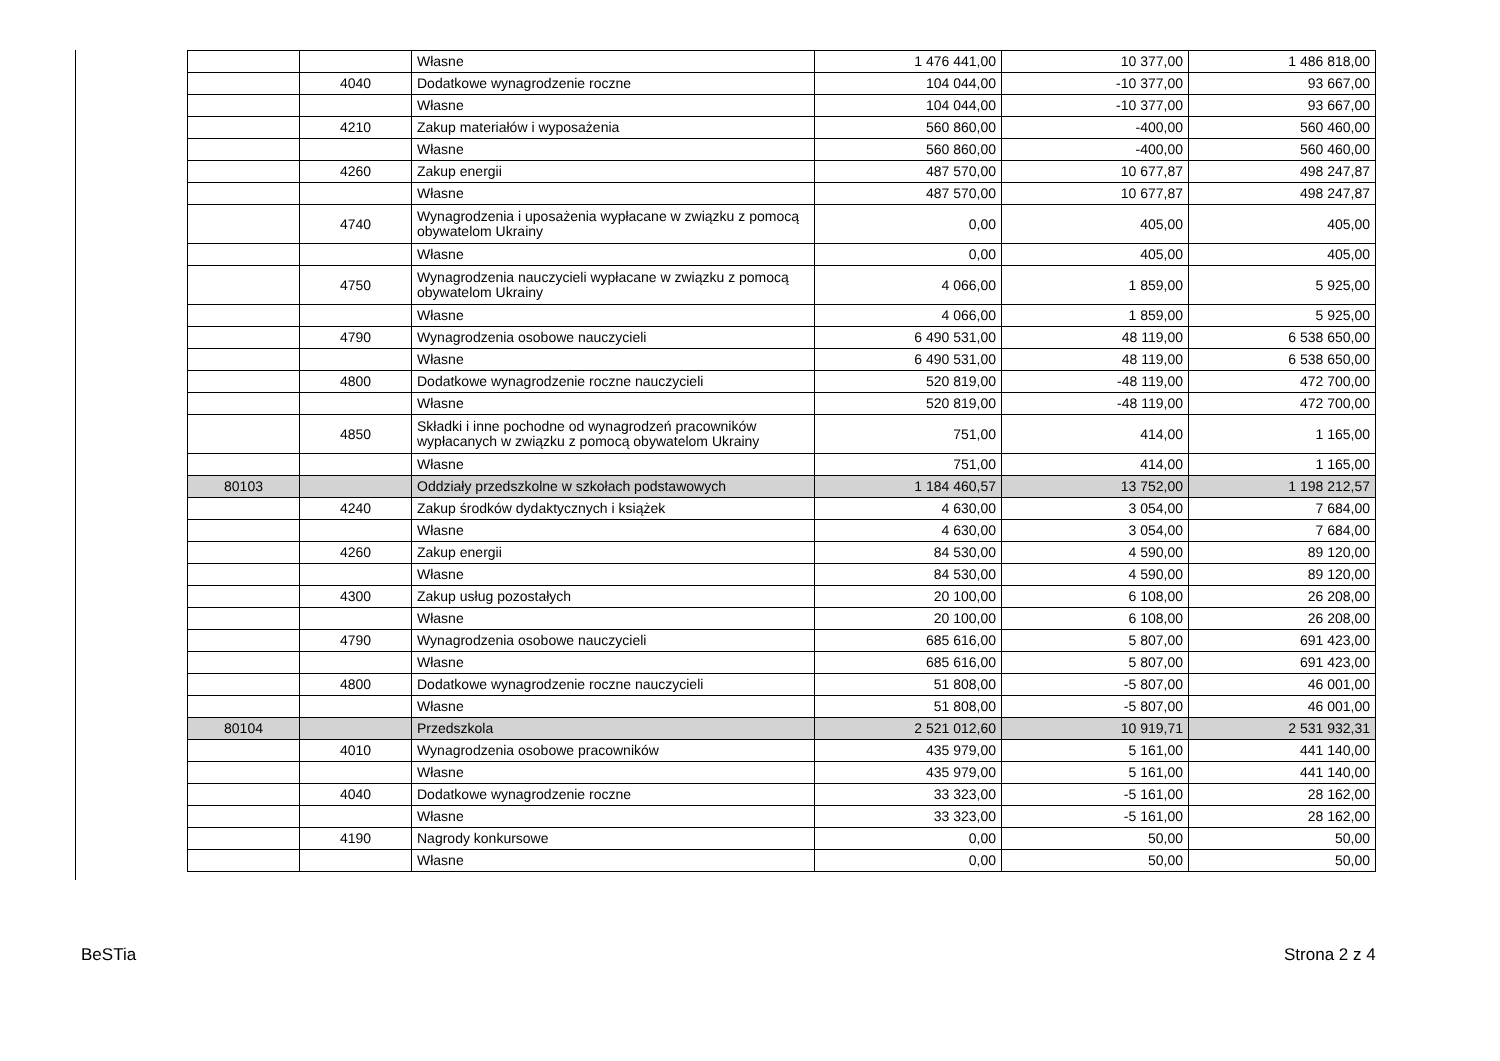| | | Własne | 1 476 441,00 | 10 377,00 | 1 486 818,00 |
| | 4040 | Dodatkowe wynagrodzenie roczne | 104 044,00 | -10 377,00 | 93 667,00 |
| | | Własne | 104 044,00 | -10 377,00 | 93 667,00 |
| | 4210 | Zakup materiałów i wyposażenia | 560 860,00 | -400,00 | 560 460,00 |
| | | Własne | 560 860,00 | -400,00 | 560 460,00 |
| | 4260 | Zakup energii | 487 570,00 | 10 677,87 | 498 247,87 |
| | | Własne | 487 570,00 | 10 677,87 | 498 247,87 |
| | 4740 | Wynagrodzenia i uposażenia wypłacane w związku z pomocą obywatelom Ukrainy | 0,00 | 405,00 | 405,00 |
| | | Własne | 0,00 | 405,00 | 405,00 |
| | 4750 | Wynagrodzenia nauczycieli wypłacane w związku z pomocą obywatelom Ukrainy | 4 066,00 | 1 859,00 | 5 925,00 |
| | | Własne | 4 066,00 | 1 859,00 | 5 925,00 |
| | 4790 | Wynagrodzenia osobowe nauczycieli | 6 490 531,00 | 48 119,00 | 6 538 650,00 |
| | | Własne | 6 490 531,00 | 48 119,00 | 6 538 650,00 |
| | 4800 | Dodatkowe wynagrodzenie roczne nauczycieli | 520 819,00 | -48 119,00 | 472 700,00 |
| | | Własne | 520 819,00 | -48 119,00 | 472 700,00 |
| | 4850 | Składki i inne pochodne od wynagrodzeń pracowników wypłacanych w związku z pomocą obywatelom Ukrainy | 751,00 | 414,00 | 1 165,00 |
| | | Własne | 751,00 | 414,00 | 1 165,00 |
| 80103 | | Oddziały przedszkolne w szkołach podstawowych | 1 184 460,57 | 13 752,00 | 1 198 212,57 |
| | 4240 | Zakup środków dydaktycznych i książek | 4 630,00 | 3 054,00 | 7 684,00 |
| | | Własne | 4 630,00 | 3 054,00 | 7 684,00 |
| | 4260 | Zakup energii | 84 530,00 | 4 590,00 | 89 120,00 |
| | | Własne | 84 530,00 | 4 590,00 | 89 120,00 |
| | 4300 | Zakup usług pozostałych | 20 100,00 | 6 108,00 | 26 208,00 |
| | | Własne | 20 100,00 | 6 108,00 | 26 208,00 |
| | 4790 | Wynagrodzenia osobowe nauczycieli | 685 616,00 | 5 807,00 | 691 423,00 |
| | | Własne | 685 616,00 | 5 807,00 | 691 423,00 |
| | 4800 | Dodatkowe wynagrodzenie roczne nauczycieli | 51 808,00 | -5 807,00 | 46 001,00 |
| | | Własne | 51 808,00 | -5 807,00 | 46 001,00 |
| 80104 | | Przedszkola | 2 521 012,60 | 10 919,71 | 2 531 932,31 |
| | 4010 | Wynagrodzenia osobowe pracowników | 435 979,00 | 5 161,00 | 441 140,00 |
| | | Własne | 435 979,00 | 5 161,00 | 441 140,00 |
| | 4040 | Dodatkowe wynagrodzenie roczne | 33 323,00 | -5 161,00 | 28 162,00 |
| | | Własne | 33 323,00 | -5 161,00 | 28 162,00 |
| | 4190 | Nagrody konkursowe | 0,00 | 50,00 | 50,00 |
| | | Własne | 0,00 | 50,00 | 50,00 |
BeSTia Strona 2 z 4